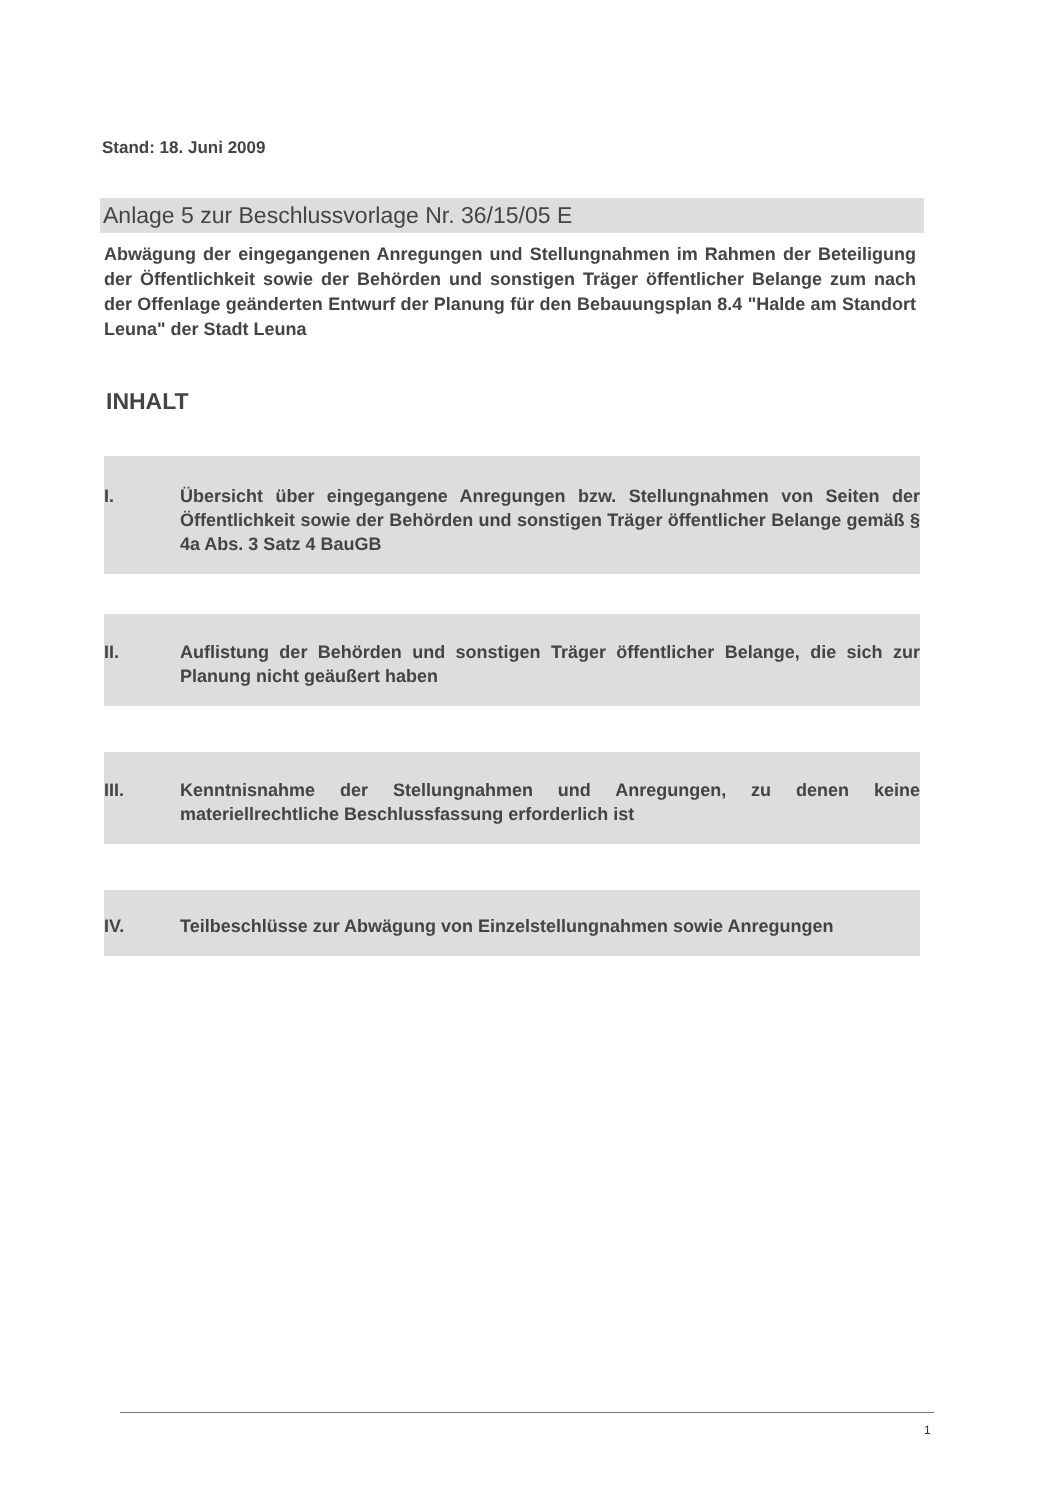Stand: 18. Juni 2009
Anlage 5 zur Beschlussvorlage Nr. 36/15/05 E
Abwägung der eingegangenen Anregungen und Stellungnahmen im Rahmen der Beteiligung der Öffentlichkeit sowie der Behörden und sonstigen Träger öffentlicher Belange zum nach der Offenlage geänderten Entwurf der Planung für den Bebauungsplan 8.4 "Halde am Standort Leuna" der Stadt Leuna
INHALT
I. Übersicht über eingegangene Anregungen bzw. Stellungnahmen von Seiten der Öffentlichkeit sowie der Behörden und sonstigen Träger öffentlicher Belange gemäß § 4a Abs. 3 Satz 4 BauGB
II. Auflistung der Behörden und sonstigen Träger öffentlicher Belange, die sich zur Planung nicht geäußert haben
III. Kenntnisnahme der Stellungnahmen und Anregungen, zu denen keine materiellrechtliche Beschlussfassung erforderlich ist
IV. Teilbeschlüsse zur Abwägung von Einzelstellungnahmen sowie Anregungen
1